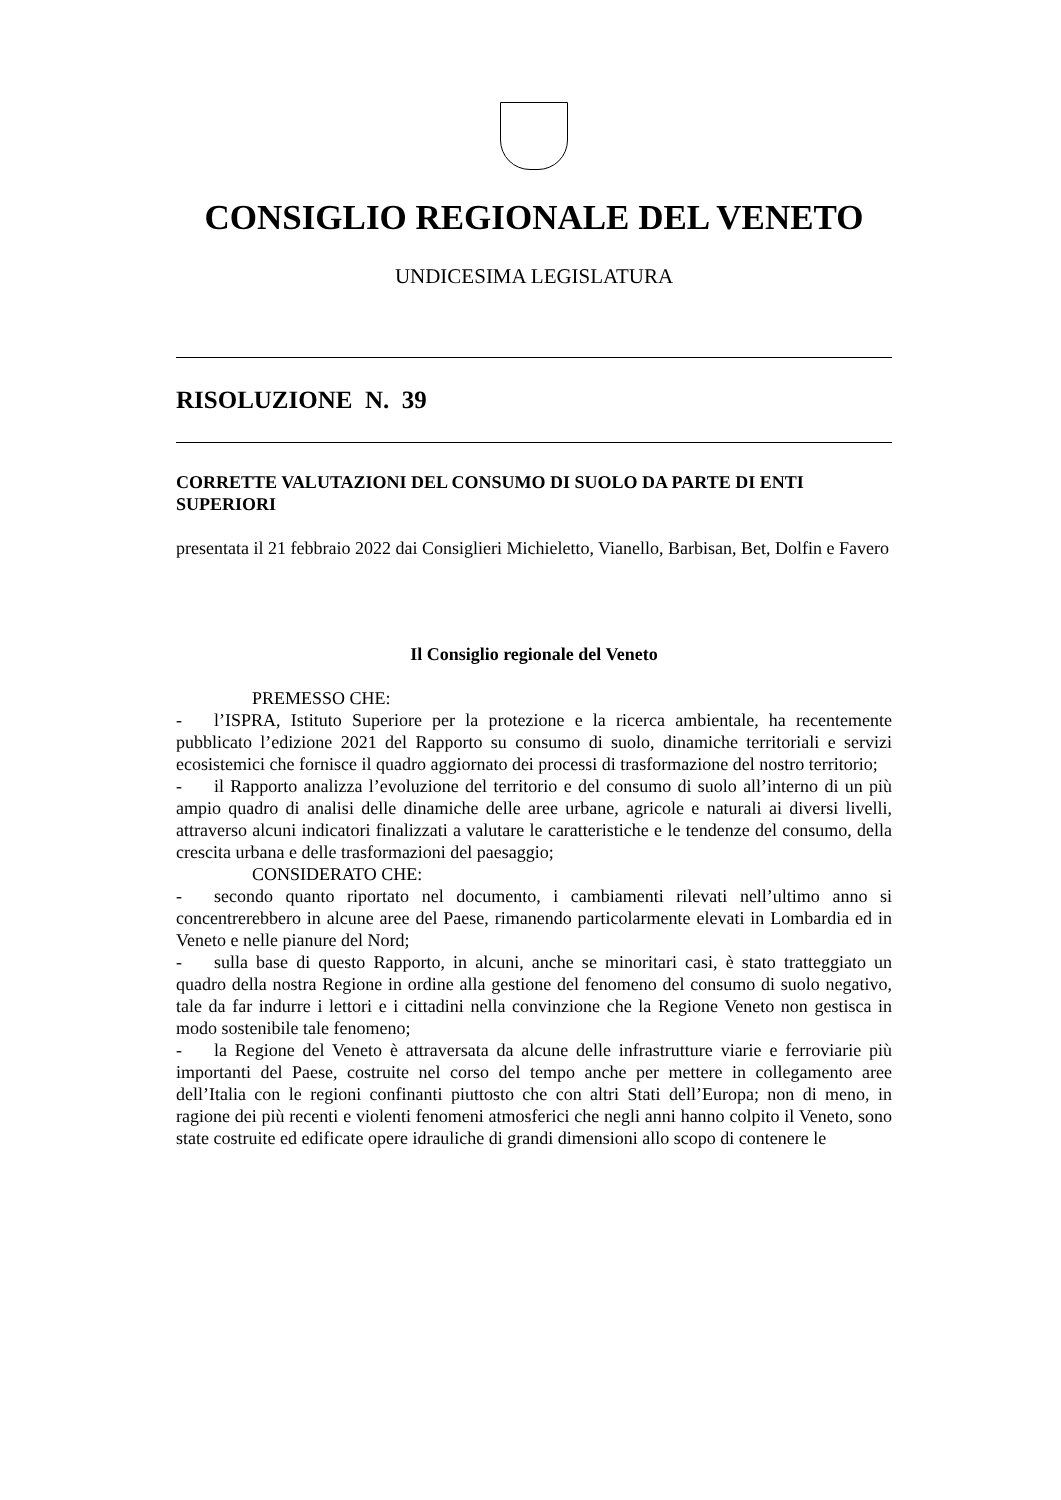CONSIGLIO REGIONALE DEL VENETO
UNDICESIMA LEGISLATURA
RISOLUZIONE N. 39
CORRETTE VALUTAZIONI DEL CONSUMO DI SUOLO DA PARTE DI ENTI SUPERIORI
presentata il 21 febbraio 2022 dai Consiglieri Michieletto, Vianello, Barbisan, Bet, Dolfin e Favero
Il Consiglio regionale del Veneto
PREMESSO CHE:
- l’ISPRA, Istituto Superiore per la protezione e la ricerca ambientale, ha recentemente pubblicato l’edizione 2021 del Rapporto su consumo di suolo, dinamiche territoriali e servizi ecosistemici che fornisce il quadro aggiornato dei processi di trasformazione del nostro territorio;
- il Rapporto analizza l’evoluzione del territorio e del consumo di suolo all’interno di un più ampio quadro di analisi delle dinamiche delle aree urbane, agricole e naturali ai diversi livelli, attraverso alcuni indicatori finalizzati a valutare le caratteristiche e le tendenze del consumo, della crescita urbana e delle trasformazioni del paesaggio;
CONSIDERATO CHE:
- secondo quanto riportato nel documento, i cambiamenti rilevati nell’ultimo anno si concentrerebbero in alcune aree del Paese, rimanendo particolarmente elevati in Lombardia ed in Veneto e nelle pianure del Nord;
- sulla base di questo Rapporto, in alcuni, anche se minoritari casi, è stato tratteggiato un quadro della nostra Regione in ordine alla gestione del fenomeno del consumo di suolo negativo, tale da far indurre i lettori e i cittadini nella convinzione che la Regione Veneto non gestisca in modo sostenibile tale fenomeno;
- la Regione del Veneto è attraversata da alcune delle infrastrutture viarie e ferroviarie più importanti del Paese, costruite nel corso del tempo anche per mettere in collegamento aree dell’Italia con le regioni confinanti piuttosto che con altri Stati dell’Europa; non di meno, in ragione dei più recenti e violenti fenomeni atmosferici che negli anni hanno colpito il Veneto, sono state costruite ed edificate opere idrauliche di grandi dimensioni allo scopo di contenere le